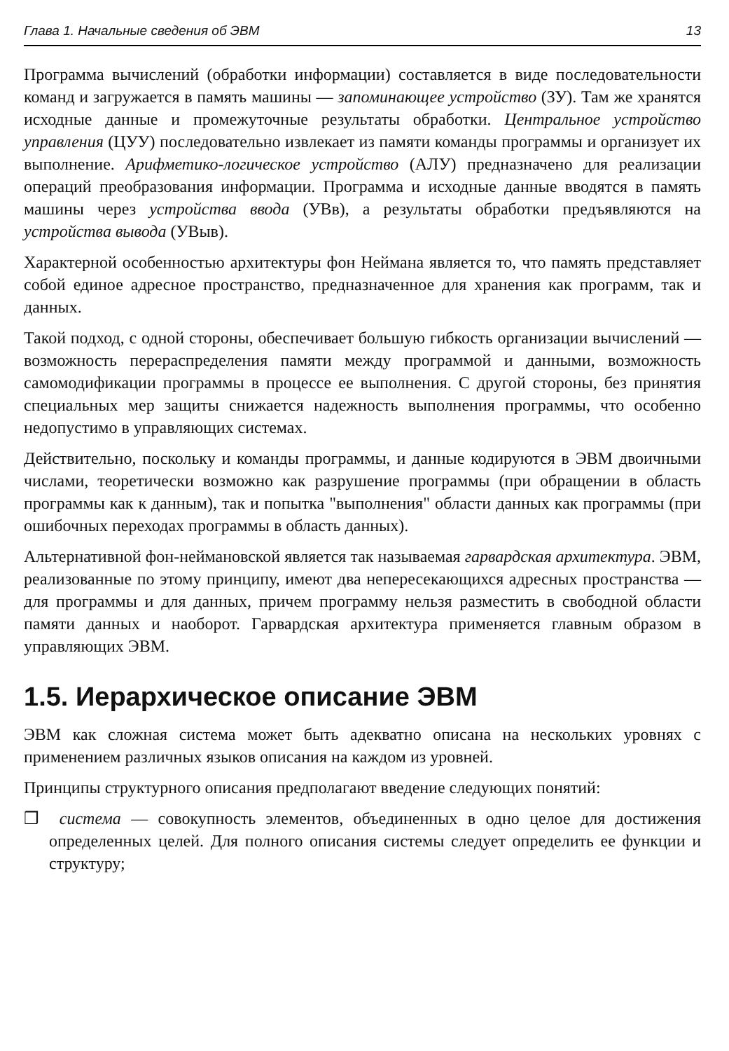Глава 1. Начальные сведения об ЭВМ 13
Программа вычислений (обработки информации) составляется в виде последовательности команд и загружается в память машины — запоминающее устройство (ЗУ). Там же хранятся исходные данные и промежуточные результаты обработки. Центральное устройство управления (ЦУУ) последовательно извлекает из памяти команды программы и организует их выполнение. Арифметико-логическое устройство (АЛУ) предназначено для реализации операций преобразования информации. Программа и исходные данные вводятся в память машины через устройства ввода (УВв), а результаты обработки предъявляются на устройства вывода (УВыв).
Характерной особенностью архитектуры фон Неймана является то, что память представляет собой единое адресное пространство, предназначенное для хранения как программ, так и данных.
Такой подход, с одной стороны, обеспечивает большую гибкость организации вычислений — возможность перераспределения памяти между программой и данными, возможность самомодификации программы в процессе ее выполнения. С другой стороны, без принятия специальных мер защиты снижается надежность выполнения программы, что особенно недопустимо в управляющих системах.
Действительно, поскольку и команды программы, и данные кодируются в ЭВМ двоичными числами, теоретически возможно как разрушение программы (при обращении в область программы как к данным), так и попытка "выполнения" области данных как программы (при ошибочных переходах программы в область данных).
Альтернативной фон-неймановской является так называемая гарвардская архитектура. ЭВМ, реализованные по этому принципу, имеют два непересекающихся адресных пространства — для программы и для данных, причем программу нельзя разместить в свободной области памяти данных и наоборот. Гарвардская архитектура применяется главным образом в управляющих ЭВМ.
1.5. Иерархическое описание ЭВМ
ЭВМ как сложная система может быть адекватно описана на нескольких уровнях с применением различных языков описания на каждом из уровней.
Принципы структурного описания предполагают введение следующих понятий:
❒ система — совокупность элементов, объединенных в одно целое для достижения определенных целей. Для полного описания системы следует определить ее функции и структуру;